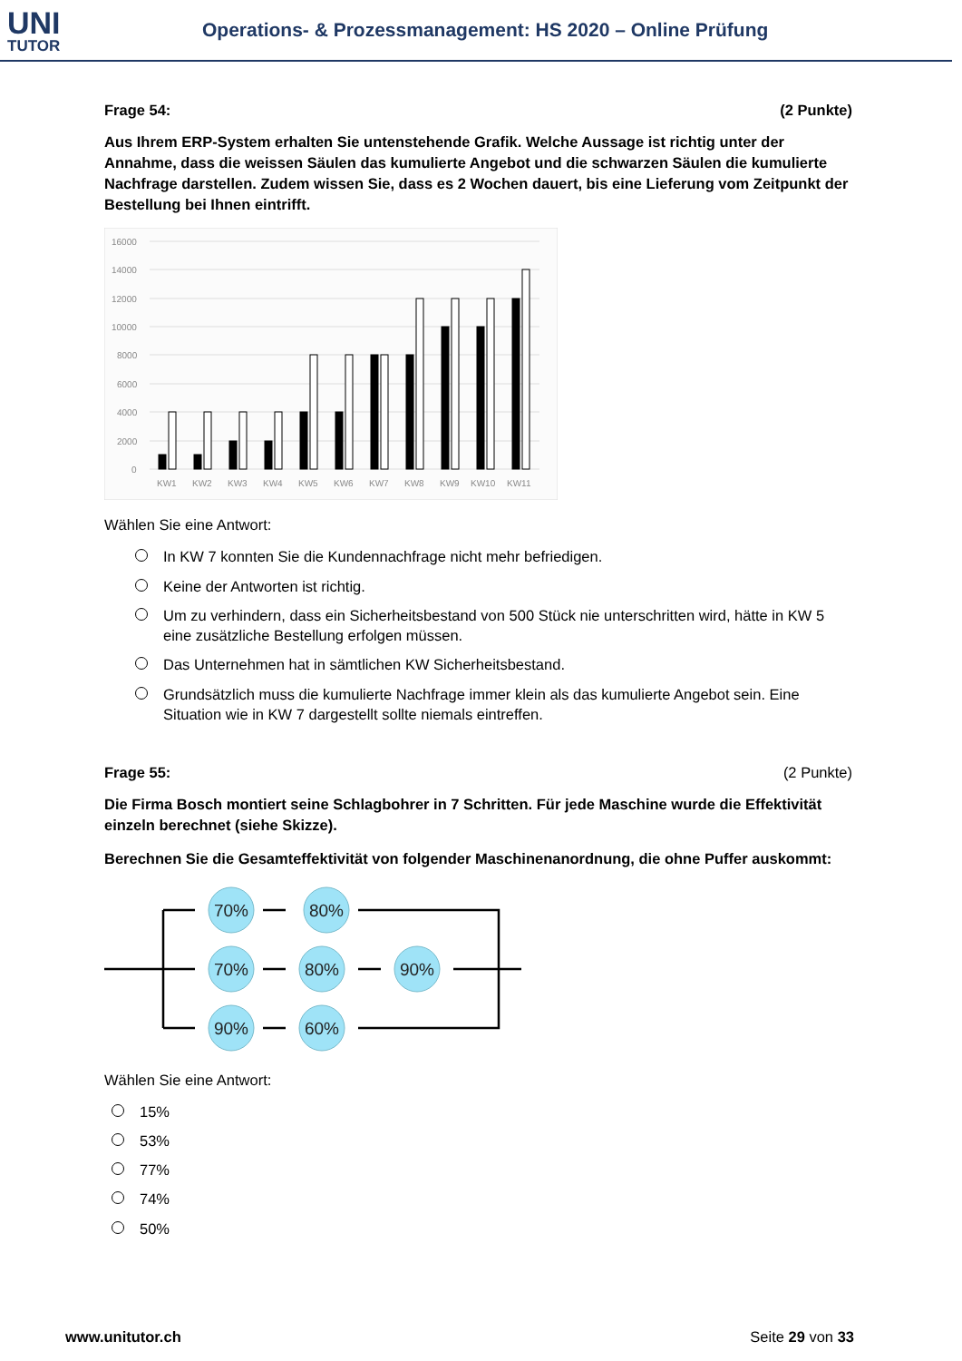UNI
TUTOR
Operations- & Prozessmanagement: HS 2020 – Online Prüfung
Frage 54: (2 Punkte)
Aus Ihrem ERP-System erhalten Sie untenstehende Grafik. Welche Aussage ist richtig unter der Annahme, dass die weissen Säulen das kumulierte Angebot und die schwarzen Säulen die kumulierte Nachfrage darstellen. Zudem wissen Sie, dass es 2 Wochen dauert, bis eine Lieferung vom Zeitpunkt der Bestellung bei Ihnen eintrifft.
16000
14000
12000
10000
8000
6000
4000
2000
0
KW1
KW2
KW3
KW4
KW5
KW6
KW7
KW8
KW9
KW10
KW11
Wählen Sie eine Antwort:
In KW 7 konnten Sie die Kundennachfrage nicht mehr befriedigen.
Keine der Antworten ist richtig.
Um zu verhindern, dass ein Sicherheitsbestand von 500 Stück nie unterschritten wird, hätte in KW 5 eine zusätzliche Bestellung erfolgen müssen.
Das Unternehmen hat in sämtlichen KW Sicherheitsbestand.
Grundsätzlich muss die kumulierte Nachfrage immer klein als das kumulierte Angebot sein. Eine Situation wie in KW 7 dargestellt sollte niemals eintreffen.
Frage 55: (2 Punkte)
Die Firma Bosch montiert seine Schlagbohrer in 7 Schritten. Für jede Maschine wurde die Effektivität einzeln berechnet (siehe Skizze).
Berechnen Sie die Gesamteffektivität von folgender Maschinenanordnung, die ohne Puffer auskommt:
70%
80%
70%
80%
90%
90%
60%
Wählen Sie eine Antwort:
15%
53%
77%
74%
50%
www.unitutor.ch Seite 29 von 33